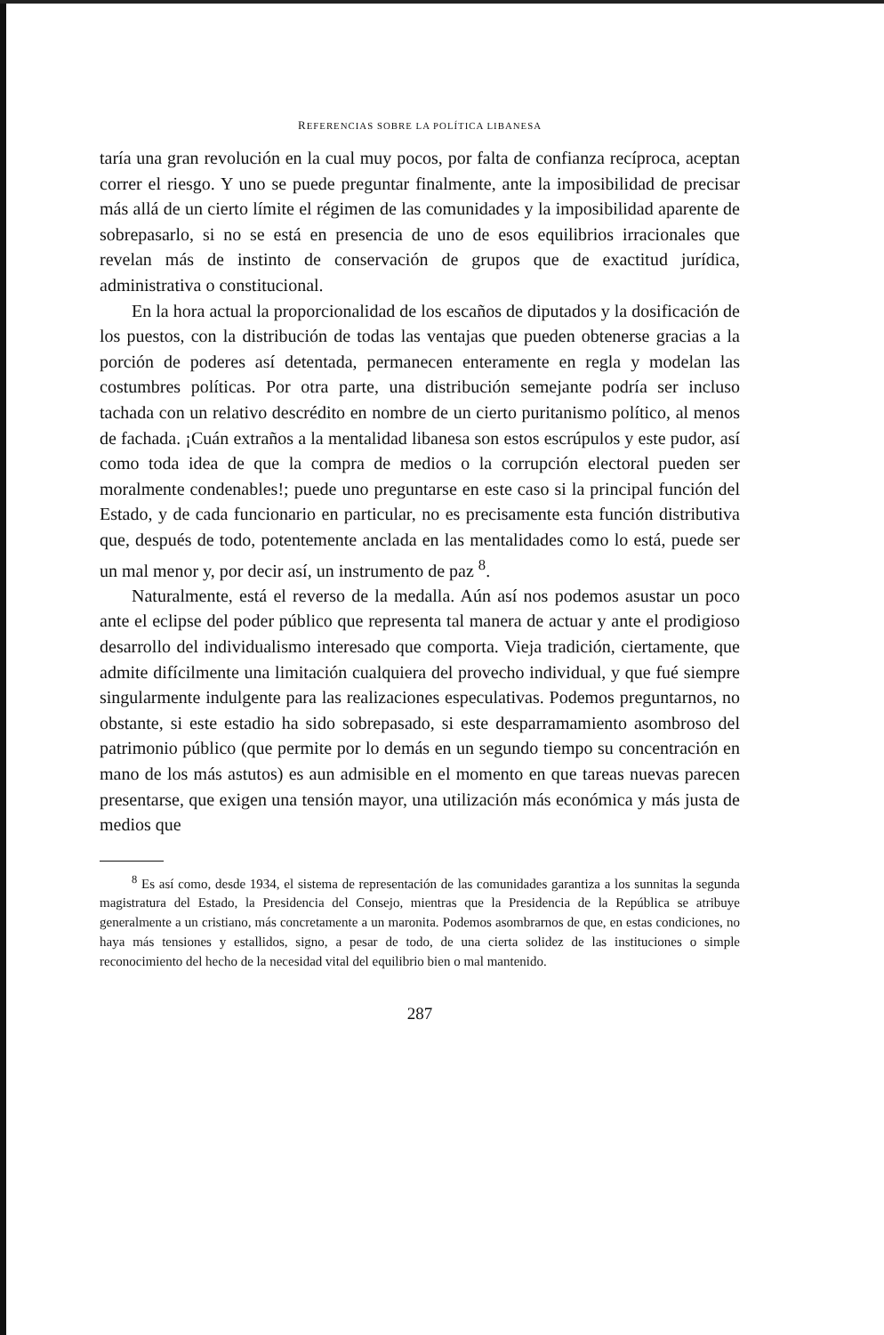REFERENCIAS SOBRE LA POLÍTICA LIBANESA
taría una gran revolución en la cual muy pocos, por falta de confianza recíproca, aceptan correr el riesgo. Y uno se puede preguntar finalmente, ante la imposibilidad de precisar más allá de un cierto límite el régimen de las comunidades y la imposibilidad aparente de sobrepasarlo, si no se está en presencia de uno de esos equilibrios irracionales que revelan más de instinto de conservación de grupos que de exactitud jurídica, administrativa o constitucional.
En la hora actual la proporcionalidad de los escaños de diputados y la dosificación de los puestos, con la distribución de todas las ventajas que pueden obtenerse gracias a la porción de poderes así detentada, permanecen enteramente en regla y modelan las costumbres políticas. Por otra parte, una distribución semejante podría ser incluso tachada con un relativo descrédito en nombre de un cierto puritanismo político, al menos de fachada. ¡Cuán extraños a la mentalidad libanesa son estos escrúpulos y este pudor, así como toda idea de que la compra de medios o la corrupción electoral pueden ser moralmente condenables!; puede uno preguntarse en este caso si la principal función del Estado, y de cada funcionario en particular, no es precisamente esta función distributiva que, después de todo, potentemente anclada en las mentalidades como lo está, puede ser un mal menor y, por decir así, un instrumento de paz <sup>8</sup>.
Naturalmente, está el reverso de la medalla. Aún así nos podemos asustar un poco ante el eclipse del poder público que representa tal manera de actuar y ante el prodigioso desarrollo del individualismo interesado que comporta. Vieja tradición, ciertamente, que admite difícilmente una limitación cualquiera del provecho individual, y que fué siempre singularmente indulgente para las realizaciones especulativas. Podemos preguntarnos, no obstante, si este estadio ha sido sobrepasado, si este desparramamiento asombroso del patrimonio público (que permite por lo demás en un segundo tiempo su concentración en mano de los más astutos) es aun admisible en el momento en que tareas nuevas parecen presentarse, que exigen una tensión mayor, una utilización más económica y más justa de medios que
<sup>8</sup> Es así como, desde 1934, el sistema de representación de las comunidades garantiza a los sunnitas la segunda magistratura del Estado, la Presidencia del Consejo, mientras que la Presidencia de la República se atribuye generalmente a un cristiano, más concretamente a un maronita. Podemos asombrarnos de que, en estas condiciones, no haya más tensiones y estallidos, signo, a pesar de todo, de una cierta solidez de las instituciones o simple reconocimiento del hecho de la necesidad vital del equilibrio bien o mal mantenido.
287